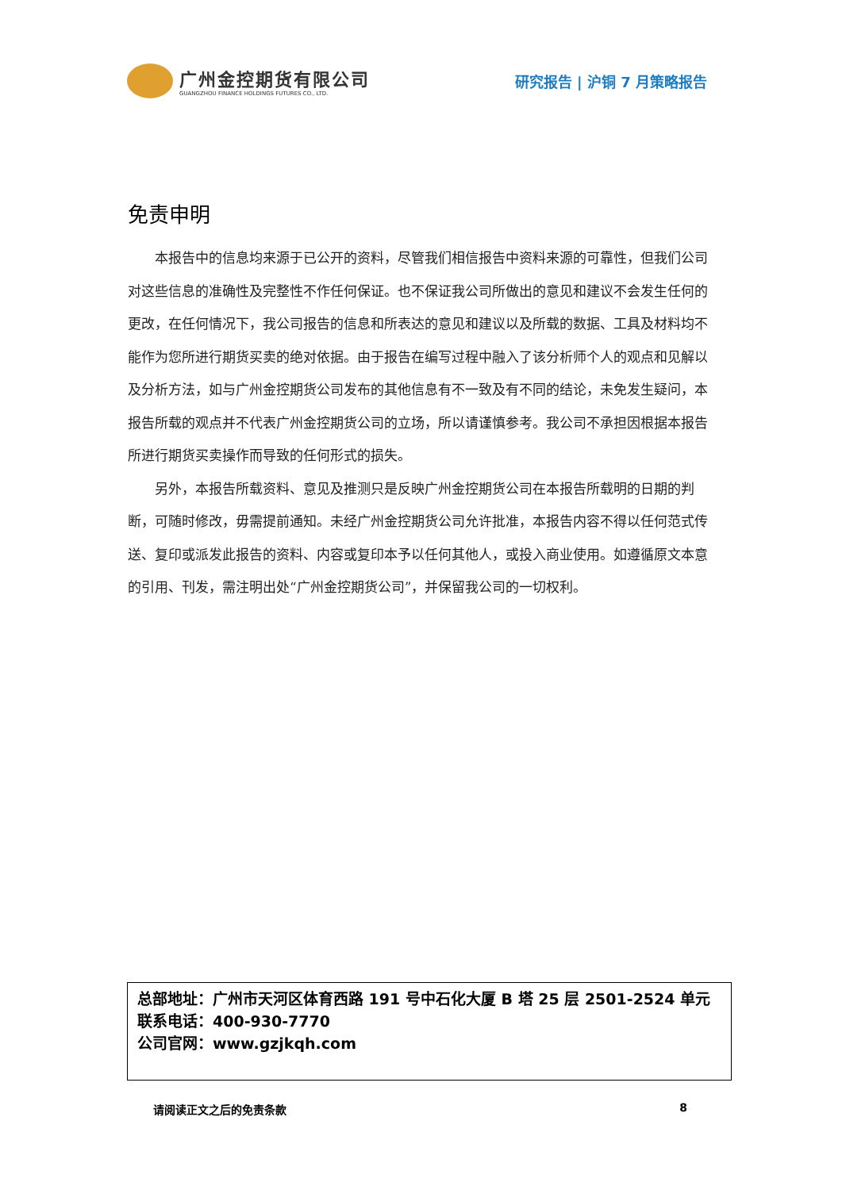广州金控期货有限公司
GUANGZHOU FINANCE HOLDINGS FUTURES CO., LTD.
研究报告 | 沪铜 7 月策略报告
免责申明
本报告中的信息均来源于已公开的资料，尽管我们相信报告中资料来源的可靠性，但我们公司对这些信息的准确性及完整性不作任何保证。也不保证我公司所做出的意见和建议不会发生任何的更改，在任何情况下，我公司报告的信息和所表达的意见和建议以及所载的数据、工具及材料均不能作为您所进行期货买卖的绝对依据。由于报告在编写过程中融入了该分析师个人的观点和见解以及分析方法，如与广州金控期货公司发布的其他信息有不一致及有不同的结论，未免发生疑问，本报告所载的观点并不代表广州金控期货公司的立场，所以请谨慎参考。我公司不承担因根据本报告所进行期货买卖操作而导致的任何形式的损失。
另外，本报告所载资料、意见及推测只是反映广州金控期货公司在本报告所载明的日期的判断，可随时修改，毋需提前通知。未经广州金控期货公司允许批准，本报告内容不得以任何范式传送、复印或派发此报告的资料、内容或复印本予以任何其他人，或投入商业使用。如遵循原文本意的引用、刊发，需注明出处“广州金控期货公司”，并保留我公司的一切权利。
总部地址：广州市天河区体育西路 191 号中石化大厦 B 塔 25 层 2501-2524 单元
联系电话：400-930-7770
公司官网：www.gzjkqh.com
请阅读正文之后的免责条款 8